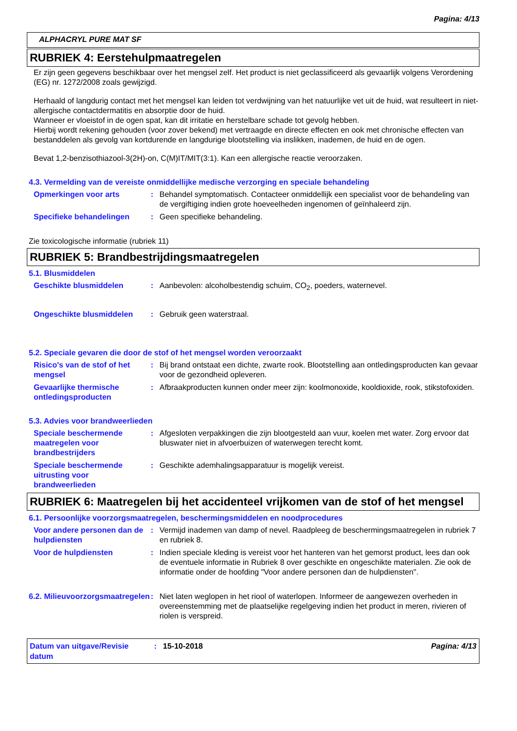Pagina: 4/13
ALPHACRYL PURE MAT SF
RUBRIEK 4: Eerstehulpmaatregelen
Er zijn geen gegevens beschikbaar over het mengsel zelf. Het product is niet geclassificeerd als gevaarlijk volgens Verordening (EG) nr. 1272/2008 zoals gewijzigd.
Herhaald of langdurig contact met het mengsel kan leiden tot verdwijning van het natuurlijke vet uit de huid, wat resulteert in niet-allergische contactdermatitis en absorptie door de huid.
Wanneer er vloeistof in de ogen spat, kan dit irritatie en herstelbare schade tot gevolg hebben.
Hierbij wordt rekening gehouden (voor zover bekend) met vertraagde en directe effecten en ook met chronische effecten van bestanddelen als gevolg van kortdurende en langdurige blootstelling via inslikken, inademen, de huid en de ogen.
Bevat 1,2-benzisothiazool-3(2H)-on, C(M)IT/MIT(3:1). Kan een allergische reactie veroorzaken.
4.3. Vermelding van de vereiste onmiddellijke medische verzorging en speciale behandeling
Opmerkingen voor arts : Behandel symptomatisch. Contacteer onmiddellijk een specialist voor de behandeling van de vergiftiging indien grote hoeveelheden ingenomen of geïnhaleerd zijn.
Specifieke behandelingen : Geen specifieke behandeling.
Zie toxicologische informatie (rubriek 11)
RUBRIEK 5: Brandbestrijdingsmaatregelen
5.1. Blusmiddelen
Geschikte blusmiddelen : Aanbevolen: alcoholbestendig schuim, CO<sub>2</sub>, poeders, waternevel.
Ongeschikte blusmiddelen : Gebruik geen waterstraal.
5.2. Speciale gevaren die door de stof of het mengsel worden veroorzaakt
Risico's van de stof of het mengsel
: Bij brand ontstaat een dichte, zwarte rook. Blootstelling aan ontledingsproducten kan gevaar voor de gezondheid opleveren.
Gevaarlijke thermische ontledingsproducten
: Afbraakproducten kunnen onder meer zijn: koolmonoxide, kooldioxide, rook, stikstofoxiden.
5.3. Advies voor brandweerlieden
Speciale beschermende maatregelen voor brandbestrijders
: Afgesloten verpakkingen die zijn blootgesteld aan vuur, koelen met water. Zorg ervoor dat bluswater niet in afvoerbuizen of waterwegen terecht komt.
Speciale beschermende uitrusting voor brandweerlieden
: Geschikte ademhalingsapparatuur is mogelijk vereist.
RUBRIEK 6: Maatregelen bij het accidenteel vrijkomen van de stof of het mengsel
6.1. Persoonlijke voorzorgsmaatregelen, beschermingsmiddelen en noodprocedures
Voor andere personen dan de hulpdiensten
: Vermijd inademen van damp of nevel. Raadpleeg de beschermingsmaatregelen in rubriek 7 en rubriek 8.
Voor de hulpdiensten : Indien speciale kleding is vereist voor het hanteren van het gemorst product, lees dan ook de eventuele informatie in Rubriek 8 over geschikte en ongeschikte materialen. Zie ook de informatie onder de hoofding "Voor andere personen dan de hulpdiensten".
6.2. Milieuvoorzorgsmaatregelen
: Niet laten weglopen in het riool of waterlopen. Informeer de aangewezen overheden in overeenstemming met de plaatselijke regelgeving indien het product in meren, rivieren of riolen is verspreid.
Datum van uitgave/Revisie datum
: 15-10-2018 Pagina: 4/13